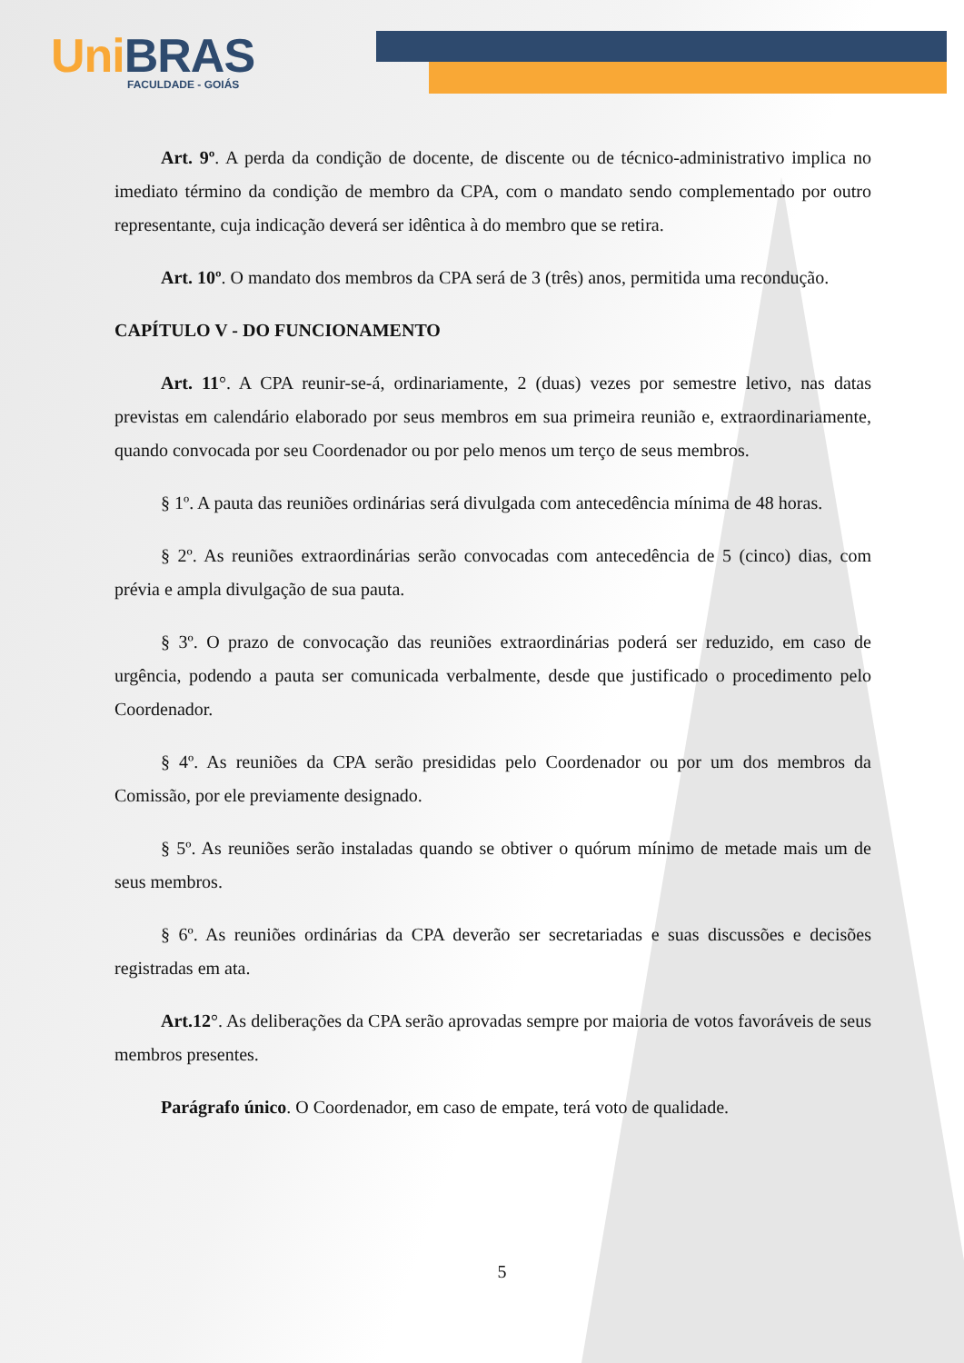Uni BRAS
FACULDADE - GOIÁS
Art. 9º. A perda da condição de docente, de discente ou de técnico-administrativo implica no imediato término da condição de membro da CPA, com o mandato sendo complementado por outro representante, cuja indicação deverá ser idêntica à do membro que se retira.
Art. 10º. O mandato dos membros da CPA será de 3 (três) anos, permitida uma recondução.
CAPÍTULO V - DO FUNCIONAMENTO
Art. 11°. A CPA reunir-se-á, ordinariamente, 2 (duas) vezes por semestre letivo, nas datas previstas em calendário elaborado por seus membros em sua primeira reunião e, extraordinariamente, quando convocada por seu Coordenador ou por pelo menos um terço de seus membros.
§ 1º. A pauta das reuniões ordinárias será divulgada com antecedência mínima de 48 horas.
§ 2º. As reuniões extraordinárias serão convocadas com antecedência de 5 (cinco) dias, com prévia e ampla divulgação de sua pauta.
§ 3º. O prazo de convocação das reuniões extraordinárias poderá ser reduzido, em caso de urgência, podendo a pauta ser comunicada verbalmente, desde que justificado o procedimento pelo Coordenador.
§ 4º. As reuniões da CPA serão presididas pelo Coordenador ou por um dos membros da Comissão, por ele previamente designado.
§ 5º. As reuniões serão instaladas quando se obtiver o quórum mínimo de metade mais um de seus membros.
§ 6º. As reuniões ordinárias da CPA deverão ser secretariadas e suas discussões e decisões registradas em ata.
Art.12°. As deliberações da CPA serão aprovadas sempre por maioria de votos favoráveis de seus membros presentes.
Parágrafo único. O Coordenador, em caso de empate, terá voto de qualidade.
5